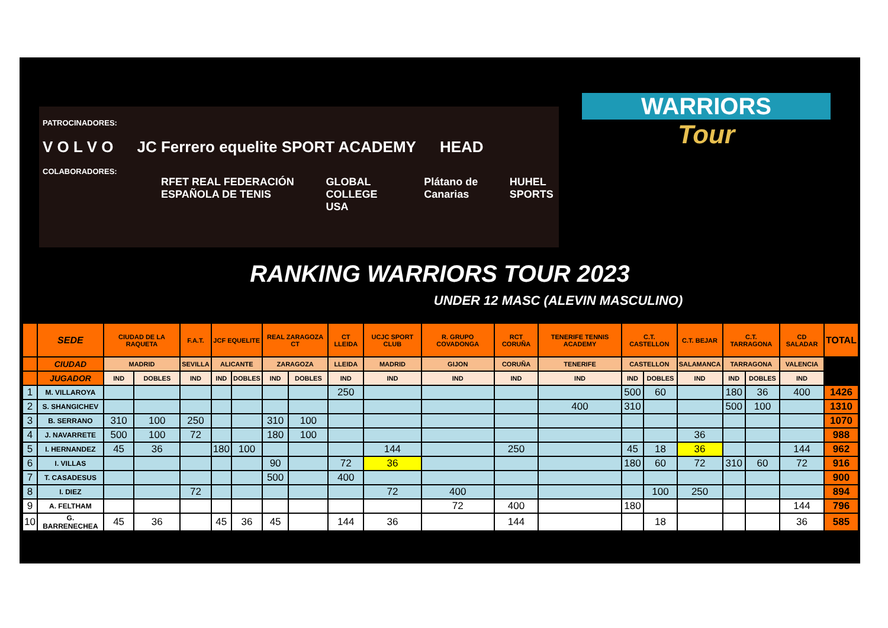PATROCINADORES:
V O L V O JC Ferrero equelite SPORT ACADEMY HEAD
COLABORADORES:
RFET REAL FEDERACIÓN ESPAÑOLA DE TENIS GLOBAL COLLEGE USA Plátano de Canarias HUHEL SPORTS
WARRIORS
Tour
RANKING WARRIORS TOUR 2023
UNDER 12 MASC (ALEVIN MASCULINO)
| | SEDE | CIUDAD DE LA RAQUETA | | F.A.T. | JCF EQUELITE | | REAL ZARAGOZA CT | | CT LLEIDA | UCJC SPORT CLUB | R. GRUPO COVADONGA | RCT CORUÑA | TENERIFE TENNIS ACADEMY | C.T. CASTELLON | | C.T. BEJAR | C.T. TARRAGONA | | CD SALADAR | TOTAL |
| --- | --- | --- | --- | --- | --- | --- | --- | --- | --- | --- | --- | --- | --- | --- | --- | --- | --- | --- | --- | --- |
| | CIUDAD | MADRID | | SEVILLA | ALICANTE | | ZARAGOZA | | LLEIDA | MADRID | GIJON | CORUÑA | TENERIFE | CASTELLON | | SALAMANCA | TARRAGONA | | VALENCIA | |
| | JUGADOR | IND | DOBLES | IND | IND | DOBLES | IND | DOBLES | IND | IND | IND | IND | IND | IND | DOBLES | IND | IND | DOBLES | IND | |
| 1 | M. VILLAROYA | | | | | | | | 250 | | | | | 500 | 60 | | 180 | 36 | 400 | 1426 |
| 2 | S. SHANGICHEV | | | | | | | | | | | | 400 | 310 | | | 500 | 100 | | 1310 |
| 3 | B. SERRANO | 310 | 100 | 250 | | | 310 | 100 | | | | | | | | | | | | 1070 |
| 4 | J. NAVARRETE | 500 | 100 | 72 | | | 180 | 100 | | | | | | | | 36 | | | | 988 |
| 5 | I. HERNANDEZ | 45 | 36 | | 180 | 100 | | | | 144 | | 250 | | 45 | 18 | 36 | | | 144 | 962 |
| 6 | I. VILLAS | | | | | | 90 | | 72 | 36 | | | | 180 | 60 | 72 | 310 | 60 | 72 | 916 |
| 7 | T. CASADESUS | | | | | | 500 | | 400 | | | | | | | | | | | 900 |
| 8 | I. DIEZ | | | 72 | | | | | | 72 | 400 | | | | 100 | 250 | | | | 894 |
| 9 | A. FELTHAM | | | | | | | | | | 72 | 400 | | 180 | | | | | 144 | 796 |
| 10 | G. BARRENECHEA | 45 | 36 | | 45 | 36 | 45 | | 144 | 36 | | 144 | | | 18 | | | | 36 | 585 |